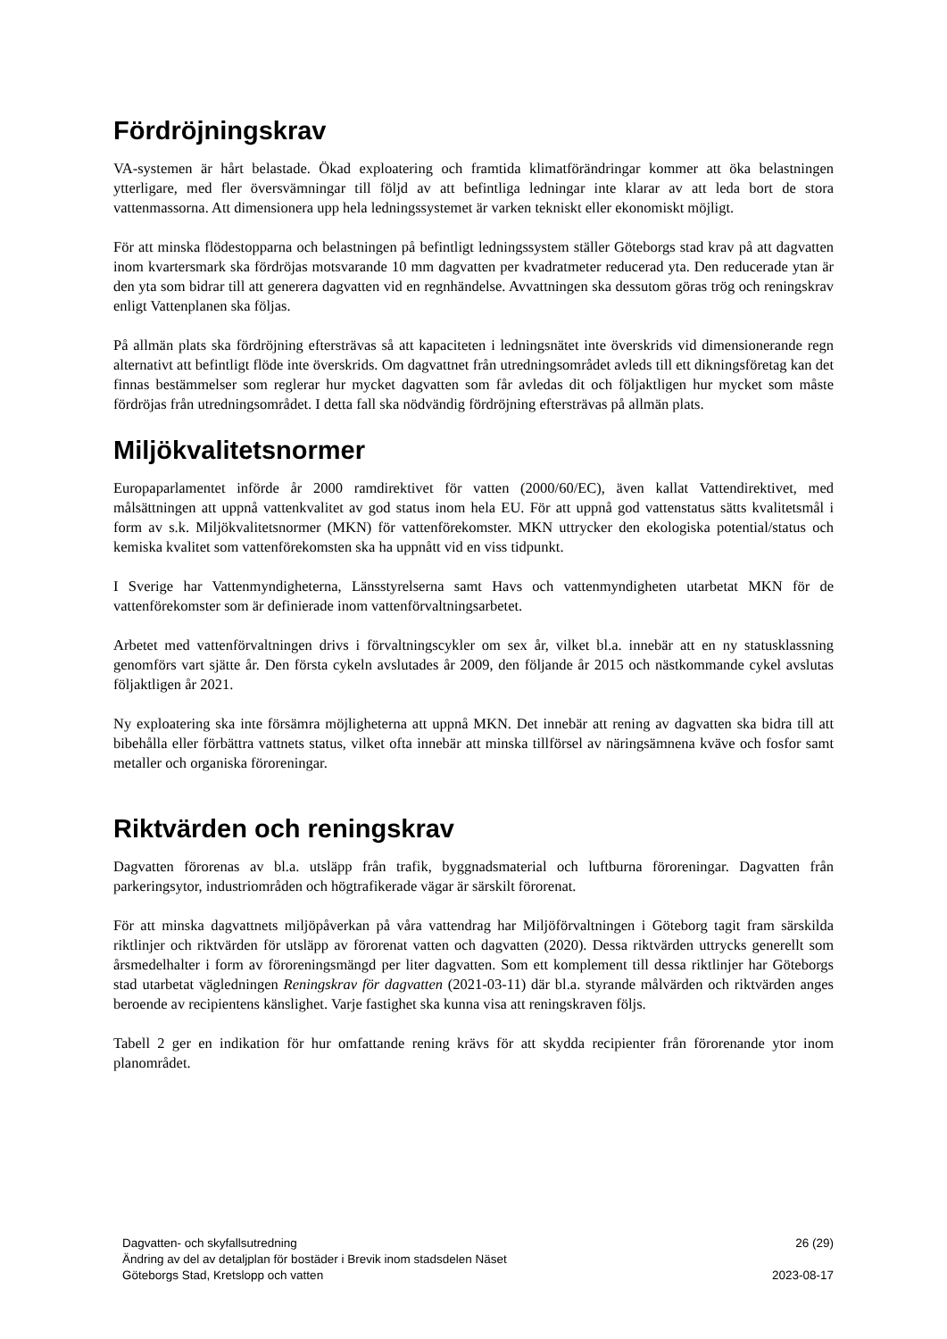Fördröjningskrav
VA-systemen är hårt belastade. Ökad exploatering och framtida klimatförändringar kommer att öka belastningen ytterligare, med fler översvämningar till följd av att befintliga ledningar inte klarar av att leda bort de stora vattenmassorna. Att dimensionera upp hela ledningssystemet är varken tekniskt eller ekonomiskt möjligt.
För att minska flödestopparna och belastningen på befintligt ledningssystem ställer Göteborgs stad krav på att dagvatten inom kvartersmark ska fördröjas motsvarande 10 mm dagvatten per kvadratmeter reducerad yta. Den reducerade ytan är den yta som bidrar till att generera dagvatten vid en regnhändelse. Avvattningen ska dessutom göras trög och reningskrav enligt Vattenplanen ska följas.
På allmän plats ska fördröjning eftersträvas så att kapaciteten i ledningsnätet inte överskrids vid dimensionerande regn alternativt att befintligt flöde inte överskrids. Om dagvattnet från utredningsområdet avleds till ett dikningsföretag kan det finnas bestämmelser som reglerar hur mycket dagvatten som får avledas dit och följaktligen hur mycket som måste fördröjas från utredningsområdet. I detta fall ska nödvändig fördröjning eftersträvas på allmän plats.
Miljökvalitetsnormer
Europaparlamentet införde år 2000 ramdirektivet för vatten (2000/60/EC), även kallat Vattendirektivet, med målsättningen att uppnå vattenkvalitet av god status inom hela EU. För att uppnå god vattenstatus sätts kvalitetsmål i form av s.k. Miljökvalitetsnormer (MKN) för vattenförekomster. MKN uttrycker den ekologiska potential/status och kemiska kvalitet som vattenförekomsten ska ha uppnått vid en viss tidpunkt.
I Sverige har Vattenmyndigheterna, Länsstyrelserna samt Havs och vattenmyndigheten utarbetat MKN för de vattenförekomster som är definierade inom vattenförvaltningsarbetet.
Arbetet med vattenförvaltningen drivs i förvaltningscykler om sex år, vilket bl.a. innebär att en ny statusklassning genomförs vart sjätte år. Den första cykeln avslutades år 2009, den följande år 2015 och nästkommande cykel avslutas följaktligen år 2021.
Ny exploatering ska inte försämra möjligheterna att uppnå MKN. Det innebär att rening av dagvatten ska bidra till att bibehålla eller förbättra vattnets status, vilket ofta innebär att minska tillförsel av näringsämnena kväve och fosfor samt metaller och organiska föroreningar.
Riktvärden och reningskrav
Dagvatten förorenas av bl.a. utsläpp från trafik, byggnadsmaterial och luftburna föroreningar. Dagvatten från parkeringsytor, industriområden och högtrafikerade vägar är särskilt förorenat.
För att minska dagvattnets miljöpåverkan på våra vattendrag har Miljöförvaltningen i Göteborg tagit fram särskilda riktlinjer och riktvärden för utsläpp av förorenat vatten och dagvatten (2020). Dessa riktvärden uttrycks generellt som årsmedelhalter i form av föroreningsmängd per liter dagvatten. Som ett komplement till dessa riktlinjer har Göteborgs stad utarbetat vägledningen Reningskrav för dagvatten (2021-03-11) där bl.a. styrande målvärden och riktvärden anges beroende av recipientens känslighet. Varje fastighet ska kunna visa att reningskraven följs.
Tabell 2 ger en indikation för hur omfattande rening krävs för att skydda recipienter från förorenande ytor inom planområdet.
Dagvatten- och skyfallsutredning 26 (29)
Ändring av del av detaljplan för bostäder i Brevik inom stadsdelen Näset
Göteborgs Stad, Kretslopp och vatten 2023-08-17